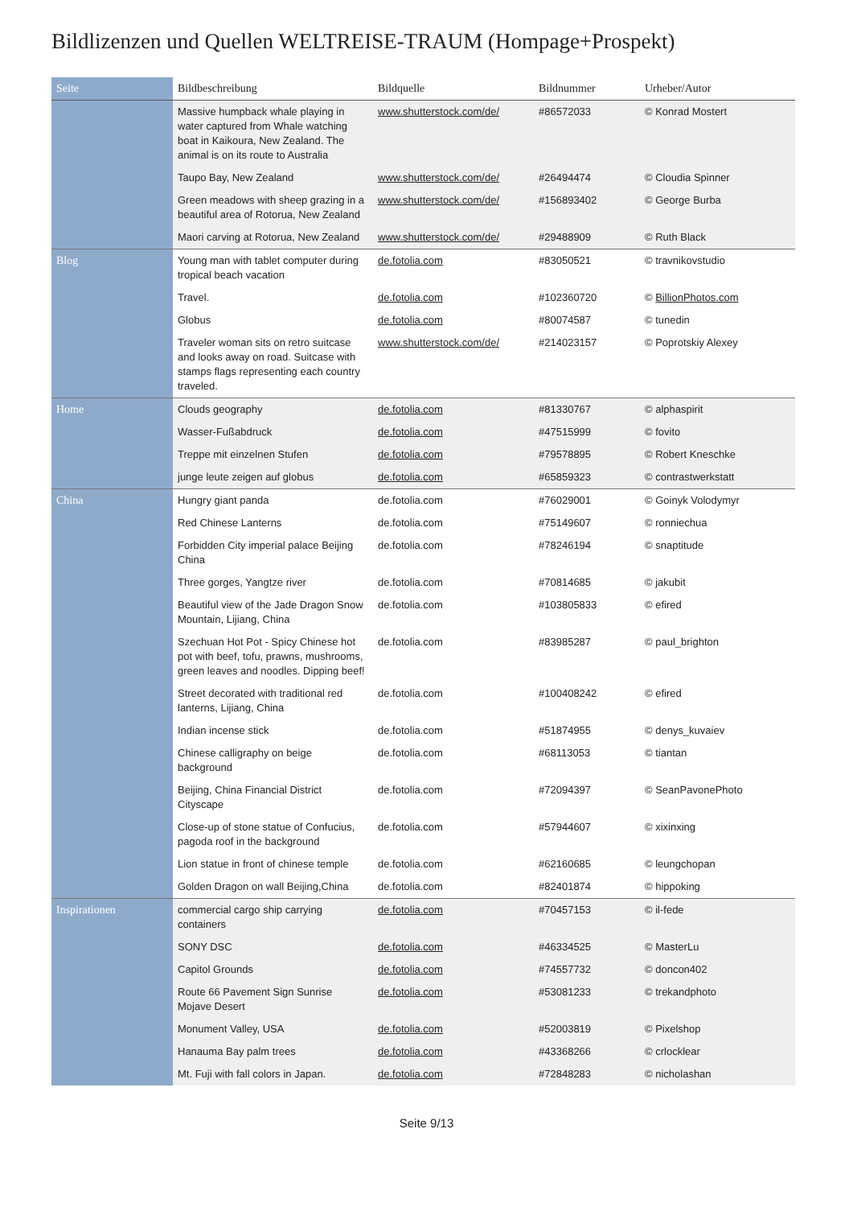Bildlizenzen und Quellen WELTREISE-TRAUM (Hompage+Prospekt)
| Seite | Bildbeschreibung | Bildquelle | Bildnummer | Urheber/Autor |
| --- | --- | --- | --- | --- |
| | Massive humpback whale playing in water captured from Whale watching boat in Kaikoura, New Zealand. The animal is on its route to Australia | www.shutterstock.com/de/ | #86572033 | © Konrad Mostert |
| | Taupo Bay, New Zealand | www.shutterstock.com/de/ | #26494474 | © Cloudia Spinner |
| | Green meadows with sheep grazing in a beautiful area of Rotorua, New Zealand | www.shutterstock.com/de/ | #156893402 | © George Burba |
| | Maori carving at Rotorua, New Zealand | www.shutterstock.com/de/ | #29488909 | © Ruth Black |
| Blog | Young man with tablet computer during tropical beach vacation | de.fotolia.com | #83050521 | © travnikovstudio |
| | Travel. | de.fotolia.com | #102360720 | © BillionPhotos.com |
| | Globus | de.fotolia.com | #80074587 | © tunedin |
| | Traveler woman sits on retro suitcase and looks away on road. Suitcase with stamps flags representing each country traveled. | www.shutterstock.com/de/ | #214023157 | © Poprotskiy Alexey |
| Home | Clouds geography | de.fotolia.com | #81330767 | © alphaspirit |
| | Wasser-Fußabdruck | de.fotolia.com | #47515999 | © fovito |
| | Treppe mit einzelnen Stufen | de.fotolia.com | #79578895 | © Robert Kneschke |
| | junge leute zeigen auf globus | de.fotolia.com | #65859323 | © contrastwerkstatt |
| China | Hungry giant panda | de.fotolia.com | #76029001 | © Goinyk Volodymyr |
| | Red Chinese Lanterns | de.fotolia.com | #75149607 | © ronniechua |
| | Forbidden City imperial palace Beijing China | de.fotolia.com | #78246194 | © snaptitude |
| | Three gorges, Yangtze river | de.fotolia.com | #70814685 | © jakubit |
| | Beautiful view of the Jade Dragon Snow Mountain, Lijiang, China | de.fotolia.com | #103805833 | © efired |
| | Szechuan Hot Pot - Spicy Chinese hot pot with beef, tofu, prawns, mushrooms, green leaves and noodles. Dipping beef! | de.fotolia.com | #83985287 | © paul_brighton |
| | Street decorated with traditional red lanterns, Lijiang, China | de.fotolia.com | #100408242 | © efired |
| | Indian incense stick | de.fotolia.com | #51874955 | © denys_kuvaiev |
| | Chinese calligraphy on beige background | de.fotolia.com | #68113053 | © tiantan |
| | Beijing, China Financial District Cityscape | de.fotolia.com | #72094397 | © SeanPavonePhoto |
| | Close-up of stone statue of Confucius, pagoda roof in the background | de.fotolia.com | #57944607 | © xixinxing |
| | Lion statue in front of chinese temple | de.fotolia.com | #62160685 | © leungchopan |
| | Golden Dragon on wall Beijing,China | de.fotolia.com | #82401874 | © hippoking |
| Inspirationen | commercial cargo ship carrying containers | de.fotolia.com | #70457153 | © il-fede |
| | SONY DSC | de.fotolia.com | #46334525 | © MasterLu |
| | Capitol Grounds | de.fotolia.com | #74557732 | © doncon402 |
| | Route 66 Pavement Sign Sunrise Mojave Desert | de.fotolia.com | #53081233 | © trekandphoto |
| | Monument Valley, USA | de.fotolia.com | #52003819 | © Pixelshop |
| | Hanauma Bay palm trees | de.fotolia.com | #43368266 | © crlocklear |
| | Mt. Fuji with fall colors in Japan. | de.fotolia.com | #72848283 | © nicholashan |
Seite 9/13